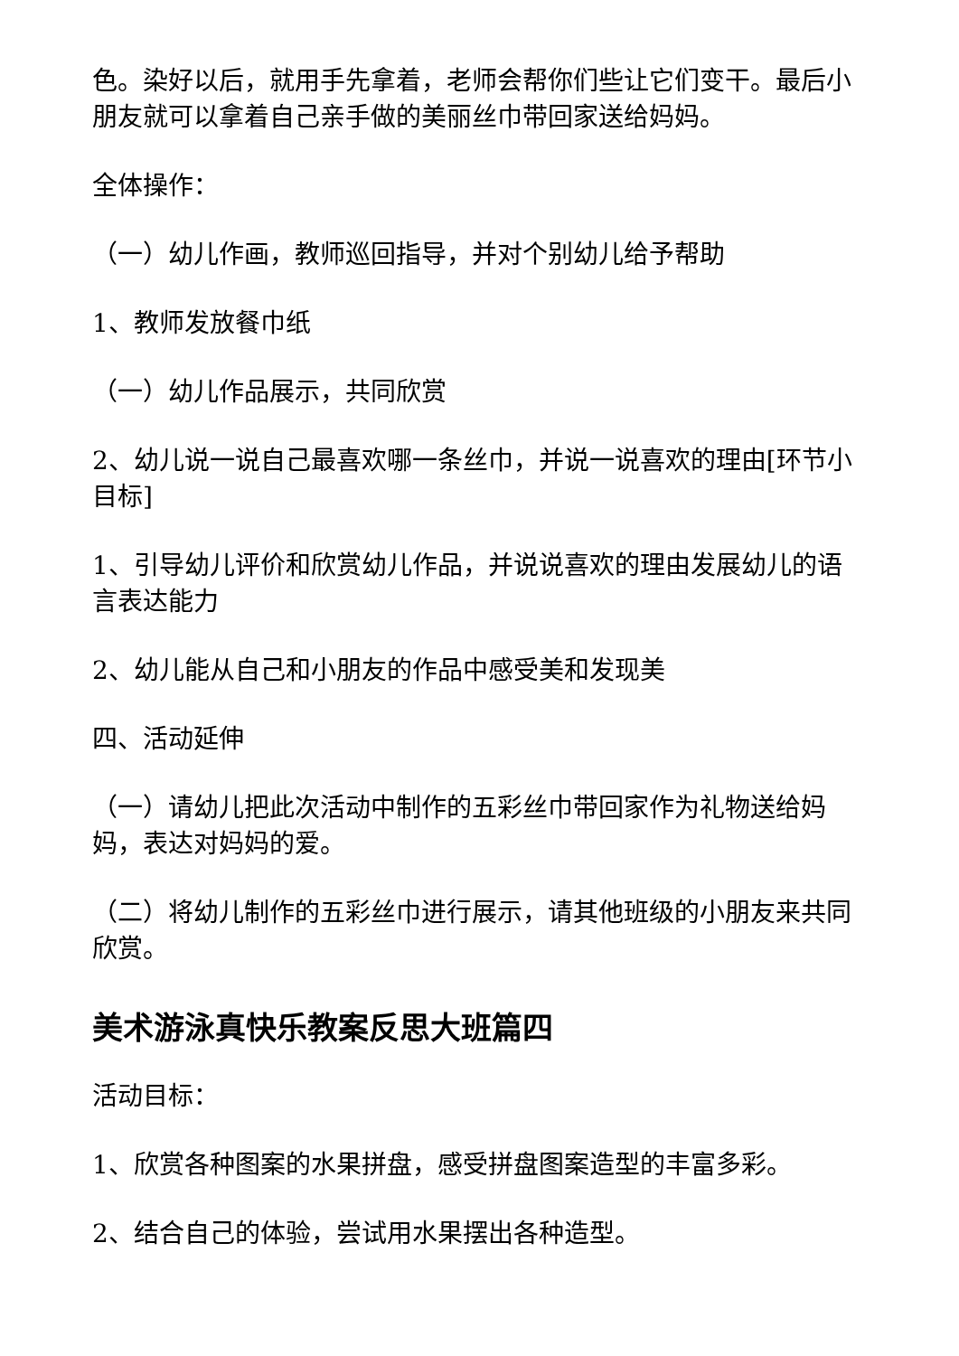色。染好以后，就用手先拿着，老师会帮你们些让它们变干。最后小朋友就可以拿着自己亲手做的美丽丝巾带回家送给妈妈。
全体操作：
（一）幼儿作画，教师巡回指导，并对个别幼儿给予帮助
1、教师发放餐巾纸
（一）幼儿作品展示，共同欣赏
2、幼儿说一说自己最喜欢哪一条丝巾，并说一说喜欢的理由[环节小目标]
1、引导幼儿评价和欣赏幼儿作品，并说说喜欢的理由发展幼儿的语言表达能力
2、幼儿能从自己和小朋友的作品中感受美和发现美
四、活动延伸
（一）请幼儿把此次活动中制作的五彩丝巾带回家作为礼物送给妈妈，表达对妈妈的爱。
（二）将幼儿制作的五彩丝巾进行展示，请其他班级的小朋友来共同欣赏。
美术游泳真快乐教案反思大班篇四
活动目标：
1、欣赏各种图案的水果拼盘，感受拼盘图案造型的丰富多彩。
2、结合自己的体验，尝试用水果摆出各种造型。